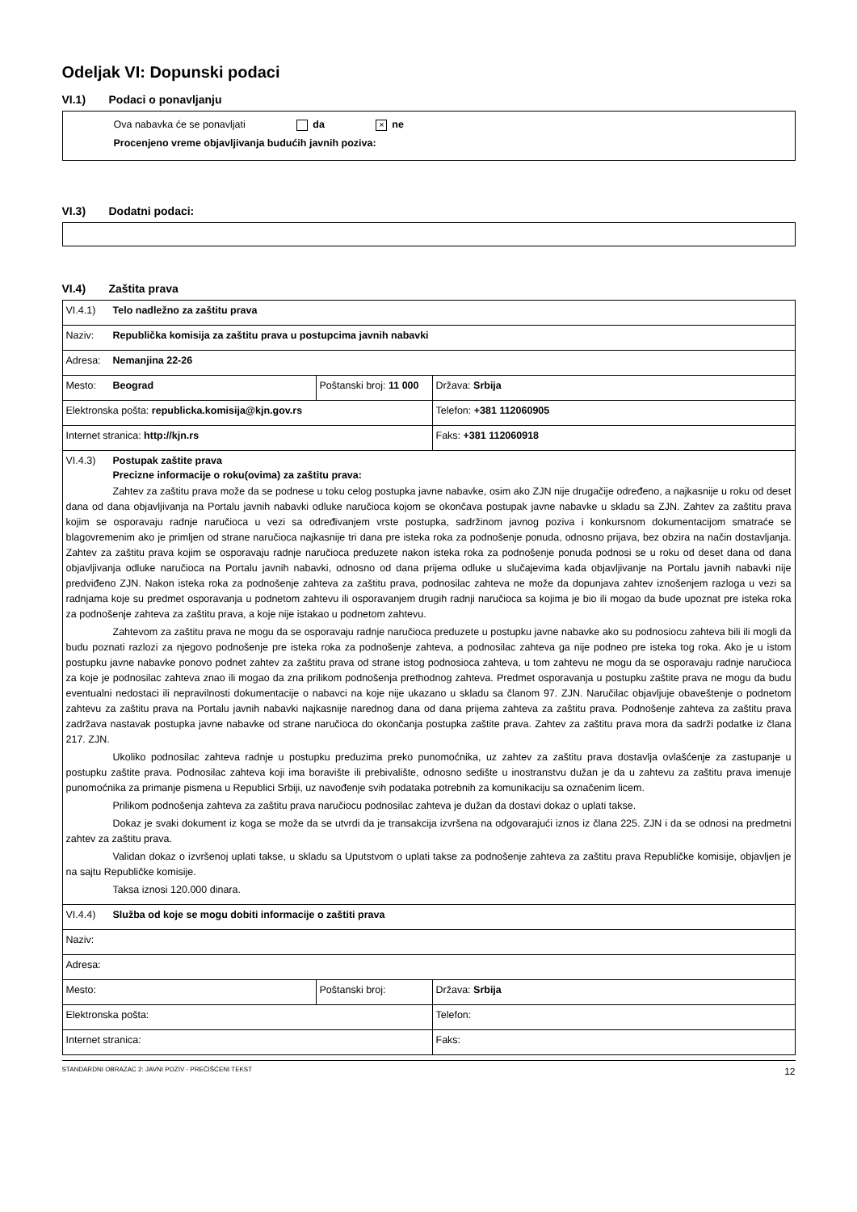Odeljak VI: Dopunski podaci
VI.1) Podaci o ponavljanju
Ova nabavka će se ponavljati da × ne
Procenjeno vreme objavljivanja budućih javnih poziva:
VI.3) Dodatni podaci:
VI.4) Zaštita prava
| VI.4.1) Telo nadležno za zaštitu prava | | |
| Naziv: Republička komisija za zaštitu prava u postupcima javnih nabavki | | |
| Adresa: Nemanjina 22-26 | | |
| Mesto: Beograd | Poštanski broj: 11 000 | Država: Srbija |
| Elektronska pošta: republicka.komisija@kjn.gov.rs | | Telefon: +381 112060905 |
| Internet stranica: http://kjn.rs | | Faks: +381 112060918 |
| VI.4.3) Postupak zaštite prava Precizne informacije o roku(ovima) za zaštitu prava: Zahtev za zaštitu prava može da se podnese u toku celog postupka javne nabavke, osim ako ZJN nije drugačije određeno, a najkasnije u roku od deset dana od dana objavljivanja na Portalu javnih nabavki odluke naručioca kojom se okončava postupak javne nabavke u skladu sa ZJN. Zahtev za zaštitu prava kojim se osporavaju radnje naručioca u vezi sa određivanjem vrste postupka, sadržinom javnog poziva i konkursnom dokumentacijom smatraće se blagovremenim ako je primljen od strane naručioca najkasnije tri dana pre isteka roka za podnošenje ponuda, odnosno prijava, bez obzira na način dostavljanja. Zahtev za zaštitu prava kojim se osporavaju radnje naručioca preduzete nakon isteka roka za podnošenje ponuda podnosi se u roku od deset dana od dana objavljivanja odluke naručioca na Portalu javnih nabavki, odnosno od dana prijema odluke u slučajevima kada objavljivanje na Portalu javnih nabavki nije predviđeno ZJN. Nakon isteka roka za podnošenje zahteva za zaštitu prava, podnosilac zahteva ne može da dopunjava zahtev iznošenjem razloga u vezi sa radnjama koje su predmet osporavanja u podnetom zahtevu ili osporavanjem drugih radnji naručioca sa kojima je bio ili mogao da bude upoznat pre isteka roka za podnošenje zahteva za zaštitu prava, a koje nije istakao u podnetom zahtevu. Zahtevom za zaštitu prava ne mogu da se osporavaju radnje naručioca preduzete u postupku javne nabavke ako su podnosiocu zahteva bili ili mogli da budu poznati razlozi za njegovo podnošenje pre isteka roka za podnošenje zahteva, a podnosilac zahteva ga nije podneo pre isteka tog roka. Ako je u istom postupku javne nabavke ponovo podnet zahtev za zaštitu prava od strane istog podnosioca zahteva, u tom zahtevu ne mogu da se osporavaju radnje naručioca za koje je podnosilac zahteva znao ili mogao da zna prilikom podnošenja prethodnog zahteva. Predmet osporavanja u postupku zaštite prava ne mogu da budu eventualni nedostaci ili nepravilnosti dokumentacije o nabavci na koje nije ukazano u skladu sa članom 97. ZJN. Naručilac objavljuje obaveštenje o podnetom zahtevu za zaštitu prava na Portalu javnih nabavki najkasnije narednog dana od dana prijema zahteva za zaštitu prava. Podnošenje zahteva za zaštitu prava zadržava nastavak postupka javne nabavke od strane naručioca do okončanja postupka zaštite prava. Zahtev za zaštitu prava mora da sadrži podatke iz člana 217. ZJN. Ukoliko podnosilac zahteva radnje u postupku preduzima preko punomoćnika, uz zahtev za zaštitu prava dostavlja ovlašćenje za zastupanje u postupku zaštite prava. Podnosilac zahteva koji ima boravište ili prebivalište, odnosno sedište u inostranstvu dužan je da u zahtevu za zaštitu prava imenuje punomoćnika za primanje pismena u Republici Srbiji, uz navođenje svih podataka potrebnih za komunikaciju sa označenim licem. Prilikom podnošenja zahteva za zaštitu prava naručiocu podnosilac zahteva je dužan da dostavi dokaz o uplati takse. Dokaz je svaki dokument iz koga se može da se utvrdi da je transakcija izvršena na odgovarajući iznos iz člana 225. ZJN i da se odnosi na predmetni zahtev za zaštitu prava. Validan dokaz o izvršenoj uplati takse, u skladu sa Uputstvom o uplati takse za podnošenje zahteva za zaštitu prava Republičke komisije, objavljen je na sajtu Republičke komisije. Taksa iznosi 120.000 dinara. | | |
| VI.4.4) Služba od koje se mogu dobiti informacije o zaštiti prava | | |
| Naziv: | | |
| Adresa: | | |
| Mesto: | Poštanski broj: | Država: Srbija |
| Elektronska pošta: | | Telefon: |
| Internet stranica: | | Faks: |
STANDARDNI OBRAZAC 2: JAVNI POZIV - PREČIŠĆENI TEKST 12